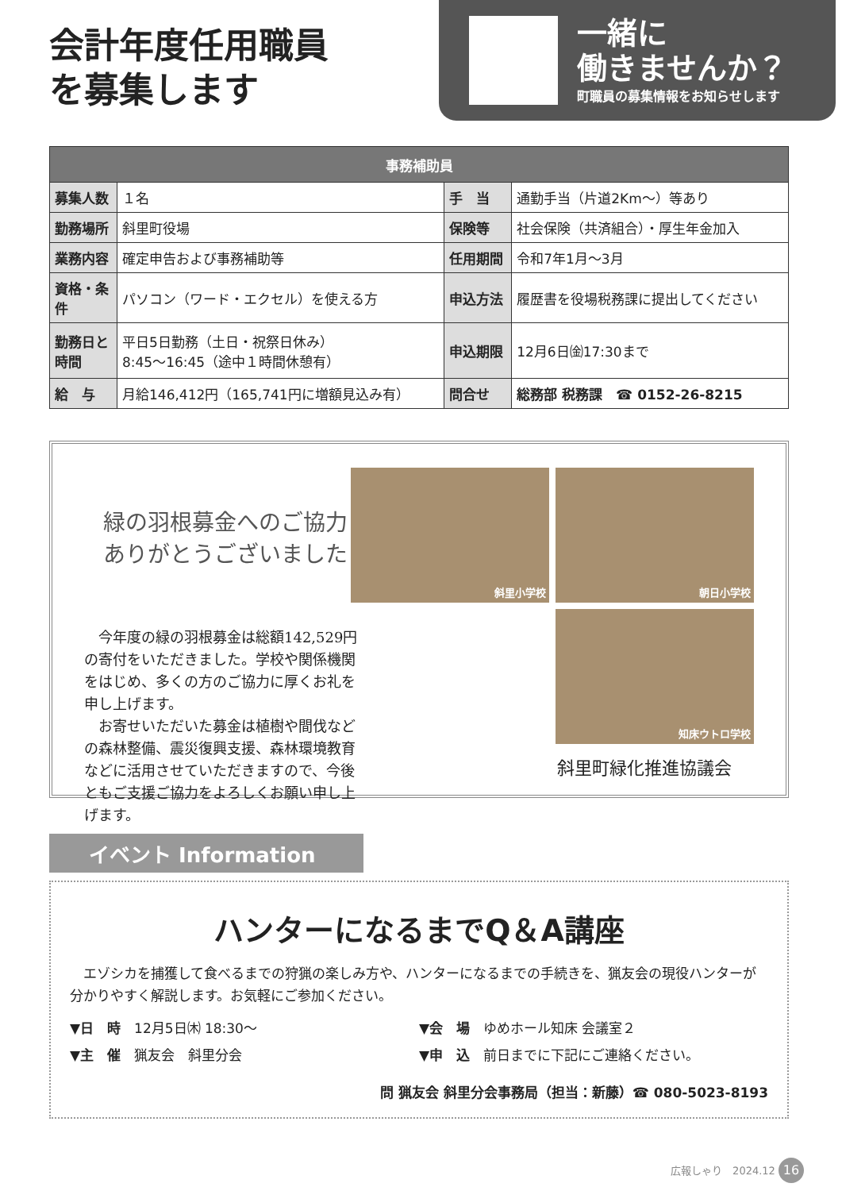会計年度任用職員
を募集します
一緒に
働きませんか？
町職員の募集情報をお知らせします
| 事務補助員 | | | |
| --- | --- | --- | --- |
| 募集人数 | １名 | 手 当 | 通勤手当（片道2Km～）等あり |
| 勤務場所 | 斜里町役場 | 保険等 | 社会保険（共済組合）・厚生年金加入 |
| 業務内容 | 確定申告および事務補助等 | 任用期間 | 令和7年1月～3月 |
| 資格・条件 | パソコン（ワード・エクセル）を使える方 | 申込方法 | 履歴書を役場税務課に提出してください |
| 勤務日と時間 | 平日5日勤務（土日・祝祭日休み） 8:45～16:45（途中１時間休憩有） | 申込期限 | 12月6日㈮17:30まで |
| 給 与 | 月給146,412円（165,741円に増額見込み有） | 問合せ | 総務部 税務課 ☎ 0152-26-8215 |
緑の羽根募金へのご協力
ありがとうございました
　今年度の緑の羽根募金は総額142,529円の寄付をいただきました。学校や関係機関をはじめ、多くの方のご協力に厚くお礼を申し上げます。
　お寄せいただいた募金は植樹や間伐などの森林整備、震災復興支援、森林環境教育などに活用させていただきますので、今後ともご支援ご協力をよろしくお願い申し上げます。
斜里小学校
朝日小学校
知床ウトロ学校
斜里町緑化推進協議会
イベント Information
ハンターになるまでQ＆A講座
エゾシカを捕獲して食べるまでの狩猟の楽しみ方や、ハンターになるまでの手続きを、猟友会の現役ハンターが分かりやすく解説します。お気軽にご参加ください。
▼日　時　12月5日㈭ 18:30～
▼会　場　ゆめホール知床 会議室２
▼主　催　猟友会　斜里分会
▼申　込　前日までに下記にご連絡ください。
問 猟友会 斜里分会事務局（担当：新藤）☎ 080-5023-8193
広報しゃり　2024.12 16